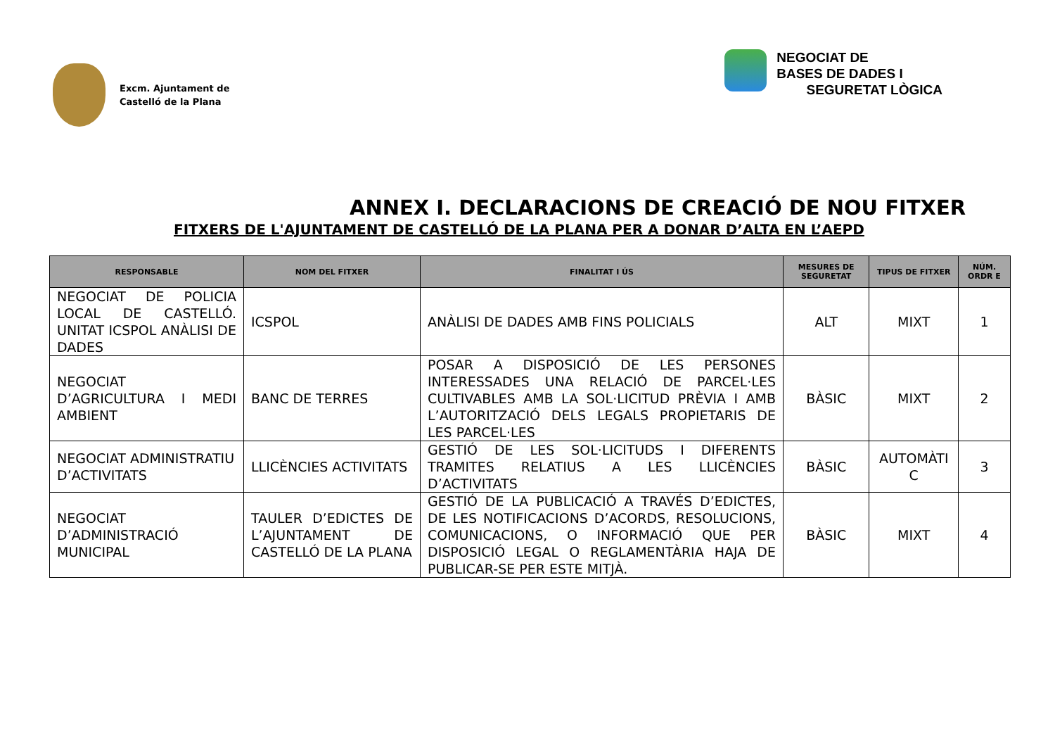Excm. Ajuntament de
Castelló de la Plana
NEGOCIAT DE
BASES DE DADES I
SEGURETAT LÒGICA
ANNEX I. DECLARACIONS DE CREACIÓ DE NOU FITXER
FITXERS DE L'AJUNTAMENT DE CASTELLÓ DE LA PLANA PER A DONAR D’ALTA EN L’AEPD
| RESPONSABLE | NOM DEL FITXER | FINALITAT I ÚS | MESURES DE SEGURETAT | TIPUS DE FITXER | NÚM. ORDR E |
| --- | --- | --- | --- | --- | --- |
| NEGOCIAT DE POLICIA LOCAL DE CASTELLÓ. UNITAT ICSPOL ANÀLISI DE DADES | ICSPOL | ANÀLISI DE DADES AMB FINS POLICIALS | ALT | MIXT | 1 |
| NEGOCIAT D’AGRICULTURA I MEDI AMBIENT | BANC DE TERRES | POSAR A DISPOSICIÓ DE LES PERSONES INTERESSADES UNA RELACIÓ DE PARCEL·LES CULTIVABLES AMB LA SOL·LICITUD PRÈVIA I AMB L’AUTORITZACIÓ DELS LEGALS PROPIETARIS DE LES PARCEL·LES | BÀSIC | MIXT | 2 |
| NEGOCIAT ADMINISTRATIU D’ACTIVITATS | LLICÈNCIES ACTIVITATS | GESTIÓ DE LES SOL·LICITUDS I DIFERENTS TRAMITES RELATIUS A LES LLICÈNCIES D’ACTIVITATS | BÀSIC | AUTOMÀTI C | 3 |
| NEGOCIAT D’ADMINISTRACIÓ MUNICIPAL | TAULER D’EDICTES DE L’AJUNTAMENT DE CASTELLÓ DE LA PLANA | GESTIÓ DE LA PUBLICACIÓ A TRAVÉS D’EDICTES, DE LES NOTIFICACIONS D’ACORDS, RESOLUCIONS, COMUNICACIONS, O INFORMACIÓ QUE PER DISPOSICIÓ LEGAL O REGLAMENTÀRIA HAJA DE PUBLICAR-SE PER ESTE MITJÀ. | BÀSIC | MIXT | 4 |